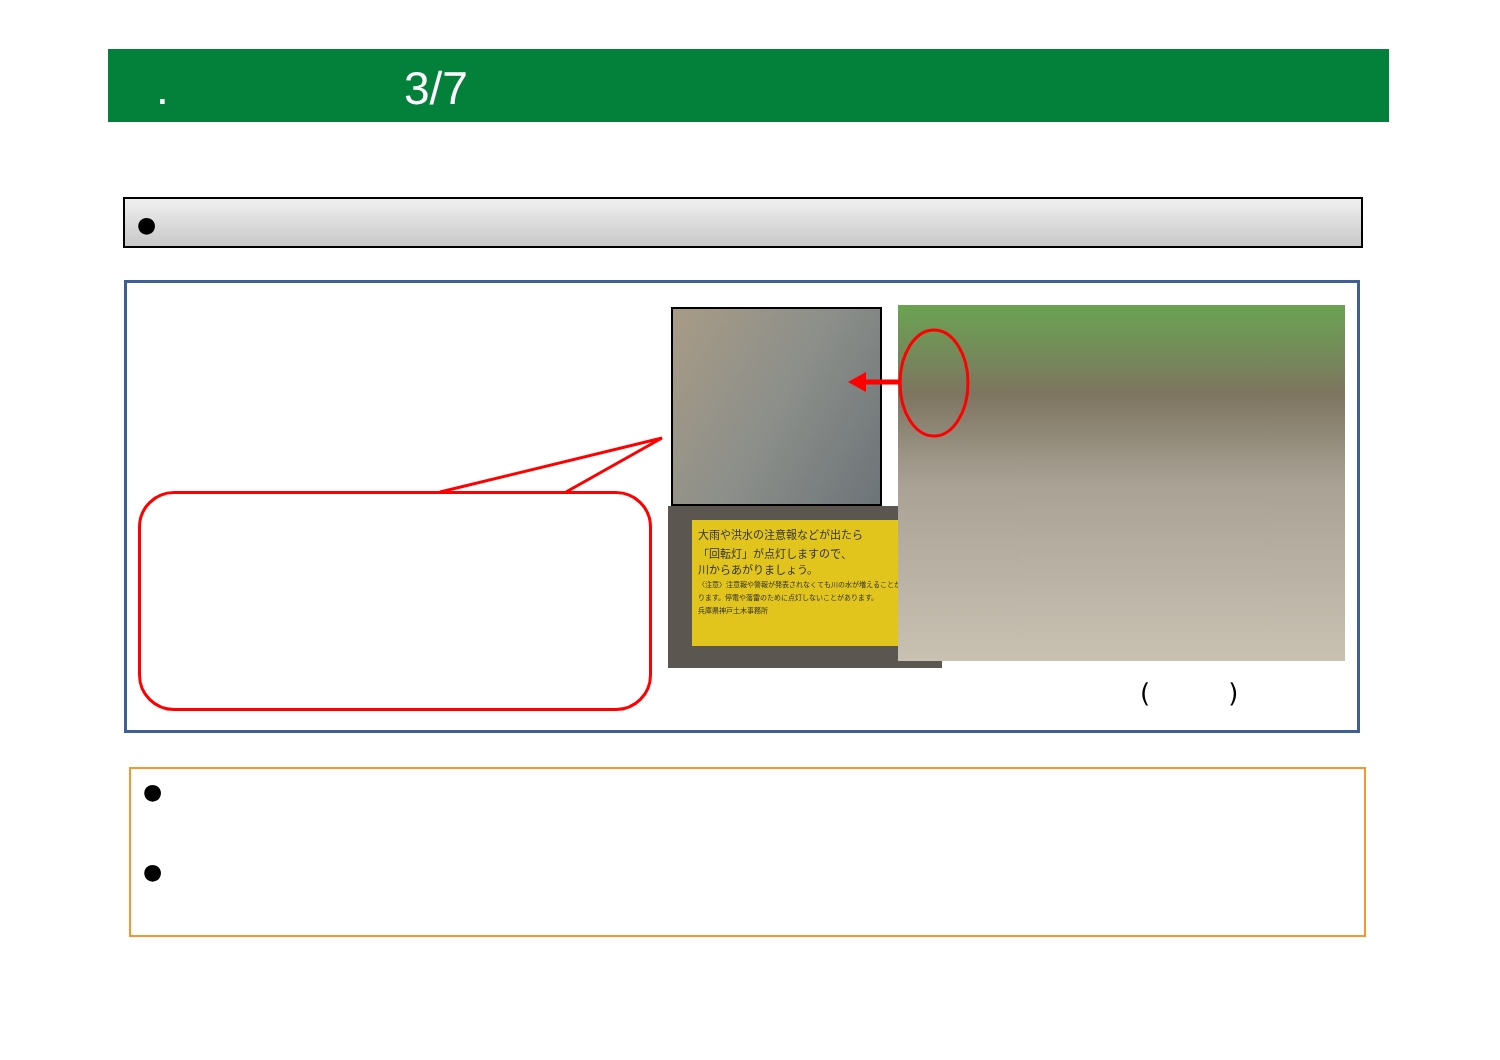. 3/7
●
大雨や洪水の注意報などが出たら
「回転灯」が点灯しますので、
川からあがりましょう。
〈注意〉注意報や警報が発表されなくても川の水が増えることがあります。停電や落雷のために点灯しないことがあります。
兵庫県神戸土木事務所
(　　　)
●
●